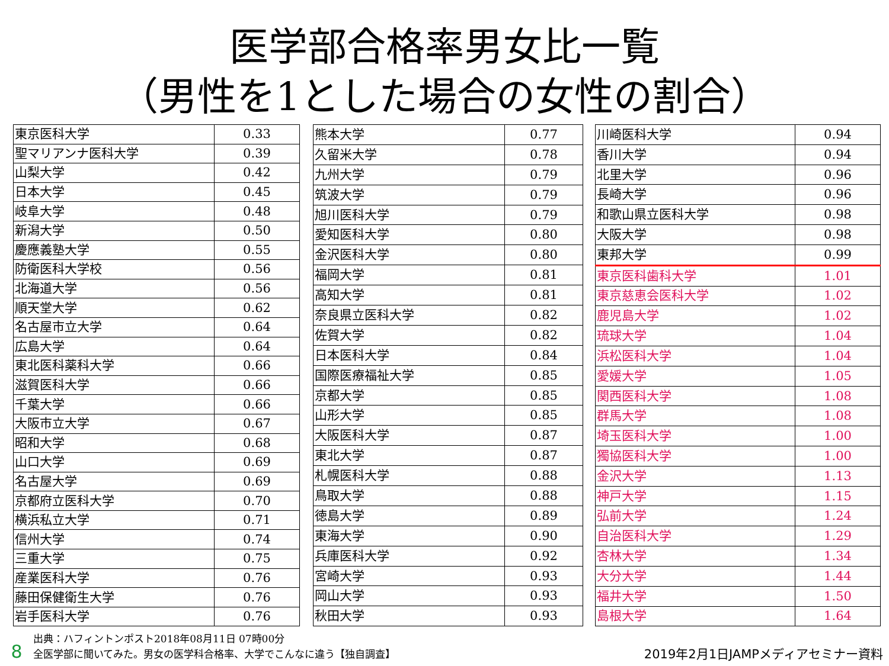医学部合格率男女比一覧
（男性を1とした場合の女性の割合）
| 東京医科大学 | 0.33 |
| 聖マリアンナ医科大学 | 0.39 |
| 山梨大学 | 0.42 |
| 日本大学 | 0.45 |
| 岐阜大学 | 0.48 |
| 新潟大学 | 0.50 |
| 慶應義塾大学 | 0.55 |
| 防衛医科大学校 | 0.56 |
| 北海道大学 | 0.56 |
| 順天堂大学 | 0.62 |
| 名古屋市立大学 | 0.64 |
| 広島大学 | 0.64 |
| 東北医科薬科大学 | 0.66 |
| 滋賀医科大学 | 0.66 |
| 千葉大学 | 0.66 |
| 大阪市立大学 | 0.67 |
| 昭和大学 | 0.68 |
| 山口大学 | 0.69 |
| 名古屋大学 | 0.69 |
| 京都府立医科大学 | 0.70 |
| 横浜私立大学 | 0.71 |
| 信州大学 | 0.74 |
| 三重大学 | 0.75 |
| 産業医科大学 | 0.76 |
| 藤田保健衛生大学 | 0.76 |
| 岩手医科大学 | 0.76 |
| 熊本大学 | 0.77 |
| 久留米大学 | 0.78 |
| 九州大学 | 0.79 |
| 筑波大学 | 0.79 |
| 旭川医科大学 | 0.79 |
| 愛知医科大学 | 0.80 |
| 金沢医科大学 | 0.80 |
| 福岡大学 | 0.81 |
| 高知大学 | 0.81 |
| 奈良県立医科大学 | 0.82 |
| 佐賀大学 | 0.82 |
| 日本医科大学 | 0.84 |
| 国際医療福祉大学 | 0.85 |
| 京都大学 | 0.85 |
| 山形大学 | 0.85 |
| 大阪医科大学 | 0.87 |
| 東北大学 | 0.87 |
| 札幌医科大学 | 0.88 |
| 鳥取大学 | 0.88 |
| 徳島大学 | 0.89 |
| 東海大学 | 0.90 |
| 兵庫医科大学 | 0.92 |
| 宮崎大学 | 0.93 |
| 岡山大学 | 0.93 |
| 秋田大学 | 0.93 |
| 川崎医科大学 | 0.94 |
| 香川大学 | 0.94 |
| 北里大学 | 0.96 |
| 長崎大学 | 0.96 |
| 和歌山県立医科大学 | 0.98 |
| 大阪大学 | 0.98 |
| 東邦大学 | 0.99 |
| 東京医科歯科大学 | 1.01 |
| 東京慈恵会医科大学 | 1.02 |
| 鹿児島大学 | 1.02 |
| 琉球大学 | 1.04 |
| 浜松医科大学 | 1.04 |
| 愛媛大学 | 1.05 |
| 関西医科大学 | 1.08 |
| 群馬大学 | 1.08 |
| 埼玉医科大学 | 1.00 |
| 獨協医科大学 | 1.00 |
| 金沢大学 | 1.13 |
| 神戸大学 | 1.15 |
| 弘前大学 | 1.24 |
| 自治医科大学 | 1.29 |
| 杏林大学 | 1.34 |
| 大分大学 | 1.44 |
| 福井大学 | 1.50 |
| 島根大学 | 1.64 |
8
出典：ハフィントンポスト2018年08月11日 07時00分
全医学部に聞いてみた。男女の医学科合格率、大学でこんなに違う【独自調査】
2019年2月1日JAMPメディアセミナー資料